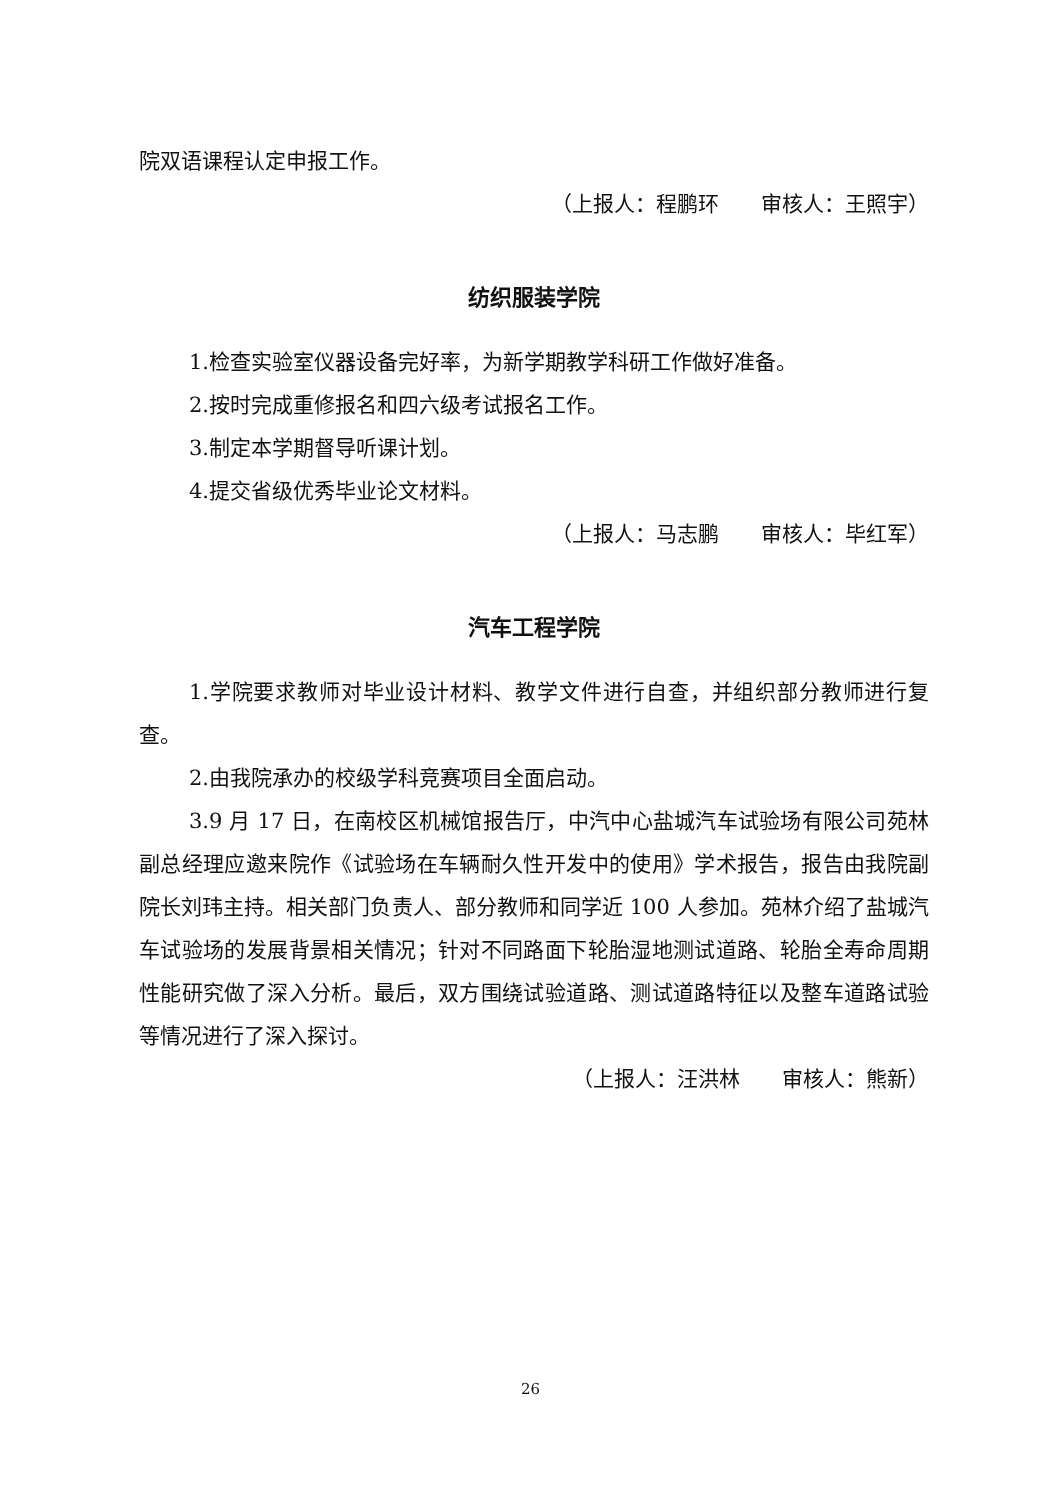院双语课程认定申报工作。
（上报人：程鹏环　　审核人：王照宇）
纺织服装学院
1.检查实验室仪器设备完好率，为新学期教学科研工作做好准备。
2.按时完成重修报名和四六级考试报名工作。
3.制定本学期督导听课计划。
4.提交省级优秀毕业论文材料。
（上报人：马志鹏　　审核人：毕红军）
汽车工程学院
1.学院要求教师对毕业设计材料、教学文件进行自查，并组织部分教师进行复查。
2.由我院承办的校级学科竞赛项目全面启动。
3.9 月 17 日，在南校区机械馆报告厅，中汽中心盐城汽车试验场有限公司苑林副总经理应邀来院作《试验场在车辆耐久性开发中的使用》学术报告，报告由我院副院长刘玮主持。相关部门负责人、部分教师和同学近 100 人参加。苑林介绍了盐城汽车试验场的发展背景相关情况；针对不同路面下轮胎湿地测试道路、轮胎全寿命周期性能研究做了深入分析。最后，双方围绕试验道路、测试道路特征以及整车道路试验等情况进行了深入探讨。
（上报人：汪洪林　　审核人：熊新）
26